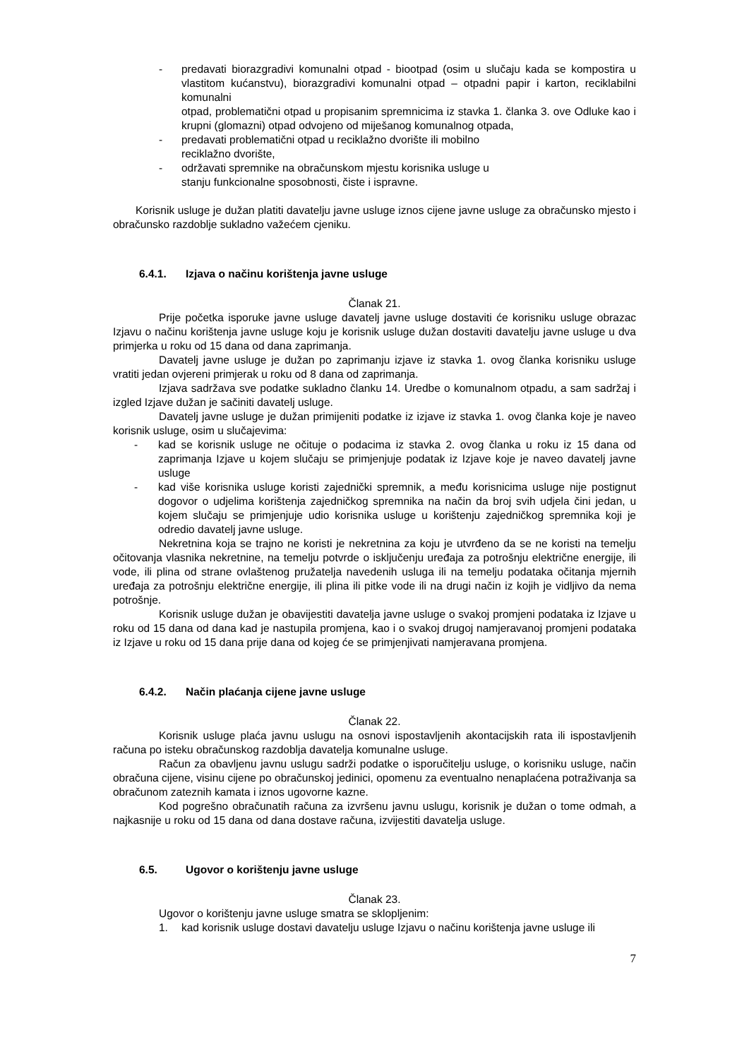- predavati biorazgradivi komunalni otpad - biootpad (osim u slučaju kada se kompostira u vlastitom kućanstvu), biorazgradivi komunalni otpad – otpadni papir i karton, reciklabilni komunalni
otpad, problematični otpad u propisanim spremnicima iz stavka 1. članka 3. ove Odluke kao i krupni (glomazni) otpad odvojeno od miješanog komunalnog otpada,
- predavati problematični otpad u reciklažno dvorište ili mobilno
reciklažno dvorište,
- održavati spremnike na obračunskom mjestu korisnika usluge u
stanju funkcionalne sposobnosti, čiste i ispravne.
Korisnik usluge je dužan platiti davatelju javne usluge iznos cijene javne usluge za obračunsko mjesto i obračunsko razdoblje sukladno važećem cjeniku.
6.4.1. Izjava o načinu korištenja javne usluge
Članak 21.
Prije početka isporuke javne usluge davatelj javne usluge dostaviti će korisniku usluge obrazac Izjavu o načinu korištenja javne usluge koju je korisnik usluge dužan dostaviti davatelju javne usluge u dva primjerka u roku od 15 dana od dana zaprimanja.
Davatelj javne usluge je dužan po zaprimanju izjave iz stavka 1. ovog članka korisniku usluge vratiti jedan ovjereni primjerak u roku od 8 dana od zaprimanja.
Izjava sadržava sve podatke sukladno članku 14. Uredbe o komunalnom otpadu, a sam sadržaj i izgled Izjave dužan je sačiniti davatelj usluge.
Davatelj javne usluge je dužan primijeniti podatke iz izjave iz stavka 1. ovog članka koje je naveo korisnik usluge, osim u slučajevima:
- kad se korisnik usluge ne očituje o podacima iz stavka 2. ovog članka u roku iz 15 dana od zaprimanja Izjave u kojem slučaju se primjenjuje podatak iz Izjave koje je naveo davatelj javne usluge
- kad više korisnika usluge koristi zajednički spremnik, a među korisnicima usluge nije postignut dogovor o udjelima korištenja zajedničkog spremnika na način da broj svih udjela čini jedan, u kojem slučaju se primjenjuje udio korisnika usluge u korištenju zajedničkog spremnika koji je odredio davatelj javne usluge.
Nekretnina koja se trajno ne koristi je nekretnina za koju je utvrđeno da se ne koristi na temelju očitovanja vlasnika nekretnine, na temelju potvrde o isključenju uređaja za potrošnju električne energije, ili vode, ili plina od strane ovlaštenog pružatelja navedenih usluga ili na temelju podataka očitanja mjernih uređaja za potrošnju električne energije, ili plina ili pitke vode ili na drugi način iz kojih je vidljivo da nema potrošnje.
Korisnik usluge dužan je obavijestiti davatelja javne usluge o svakoj promjeni podataka iz Izjave u roku od 15 dana od dana kad je nastupila promjena, kao i o svakoj drugoj namjeravanoj promjeni podataka iz Izjave u roku od 15 dana prije dana od kojeg će se primjenjivati namjeravana promjena.
6.4.2. Način plaćanja cijene javne usluge
Članak 22.
Korisnik usluge plaća javnu uslugu na osnovi ispostavljenih akontacijskih rata ili ispostavljenih računa po isteku obračunskog razdoblja davatelja komunalne usluge.
Račun za obavljenu javnu uslugu sadrži podatke o isporučitelju usluge, o korisniku usluge, način obračuna cijene, visinu cijene po obračunskoj jedinici, opomenu za eventualno nenaplaćena potraživanja sa obračunom zateznih kamata i iznos ugovorne kazne.
Kod pogrešno obračunatih računa za izvršenu javnu uslugu, korisnik je dužan o tome odmah, a najkasnije u roku od 15 dana od dana dostave računa, izvijestiti davatelja usluge.
6.5. Ugovor o korištenju javne usluge
Članak 23.
Ugovor o korištenju javne usluge smatra se sklopljenim:
1. kad korisnik usluge dostavi davatelju usluge Izjavu o načinu korištenja javne usluge ili
7